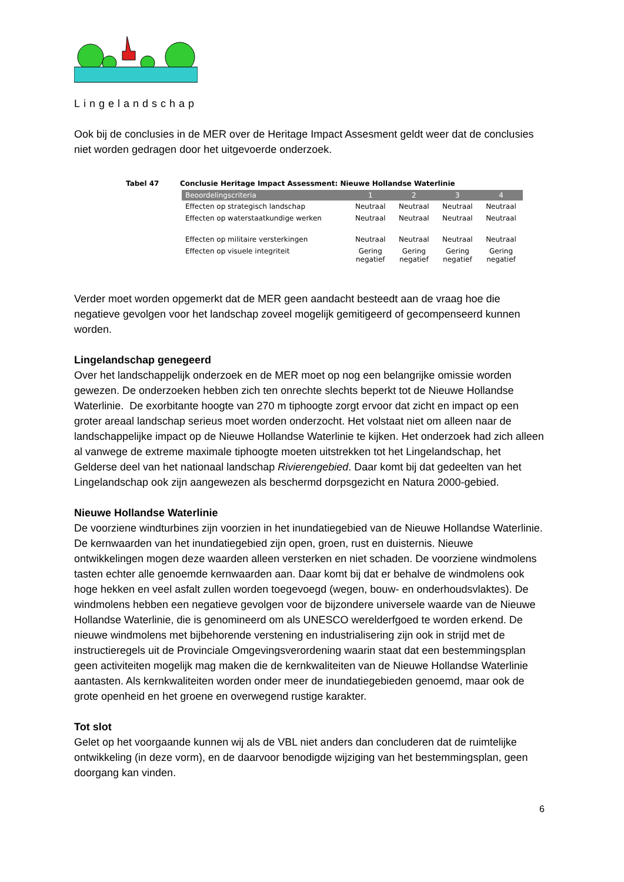Lingelandschap
Ook bij de conclusies in de MER over de Heritage Impact Assesment geldt weer dat de conclusies niet worden gedragen door het uitgevoerde onderzoek.
Tabel 47 Conclusie Heritage Impact Assessment: Nieuwe Hollandse Waterlinie
| Beoordelingscriteria | 1 | 2 | 3 | 4 |
| --- | --- | --- | --- | --- |
| Effecten op strategisch landschap | Neutraal | Neutraal | Neutraal | Neutraal |
| Effecten op waterstaatkundige werken | Neutraal | Neutraal | Neutraal | Neutraal |
| Effecten op militaire versterkingen | Neutraal | Neutraal | Neutraal | Neutraal |
| Effecten op visuele integriteit | Gering negatief | Gering negatief | Gering negatief | Gering negatief |
Verder moet worden opgemerkt dat de MER geen aandacht besteedt aan de vraag hoe die negatieve gevolgen voor het landschap zoveel mogelijk gemitigeerd of gecompenseerd kunnen worden.
Lingelandschap genegeerd
Over het landschappelijk onderzoek en de MER moet op nog een belangrijke omissie worden gewezen. De onderzoeken hebben zich ten onrechte slechts beperkt tot de Nieuwe Hollandse Waterlinie. De exorbitante hoogte van 270 m tiphoogte zorgt ervoor dat zicht en impact op een groter areaal landschap serieus moet worden onderzocht. Het volstaat niet om alleen naar de landschappelijke impact op de Nieuwe Hollandse Waterlinie te kijken. Het onderzoek had zich alleen al vanwege de extreme maximale tiphoogte moeten uitstrekken tot het Lingelandschap, het Gelderse deel van het nationaal landschap Rivierengebied. Daar komt bij dat gedeelten van het Lingelandschap ook zijn aangewezen als beschermd dorpsgezicht en Natura 2000-gebied.
Nieuwe Hollandse Waterlinie
De voorziene windturbines zijn voorzien in het inundatiegebied van de Nieuwe Hollandse Waterlinie. De kernwaarden van het inundatiegebied zijn open, groen, rust en duisternis. Nieuwe ontwikkelingen mogen deze waarden alleen versterken en niet schaden. De voorziene windmolens tasten echter alle genoemde kernwaarden aan. Daar komt bij dat er behalve de windmolens ook hoge hekken en veel asfalt zullen worden toegevoegd (wegen, bouw- en onderhoudsvlaktes). De windmolens hebben een negatieve gevolgen voor de bijzondere universele waarde van de Nieuwe Hollandse Waterlinie, die is genomineerd om als UNESCO werelderfgoed te worden erkend. De nieuwe windmolens met bijbehorende verstening en industrialisering zijn ook in strijd met de instructieregels uit de Provinciale Omgevingsverordening waarin staat dat een bestemmingsplan geen activiteiten mogelijk mag maken die de kernkwaliteiten van de Nieuwe Hollandse Waterlinie aantasten. Als kernkwaliteiten worden onder meer de inundatiegebieden genoemd, maar ook de grote openheid en het groene en overwegend rustige karakter.
Tot slot
Gelet op het voorgaande kunnen wij als de VBL niet anders dan concluderen dat de ruimtelijke ontwikkeling (in deze vorm), en de daarvoor benodigde wijziging van het bestemmingsplan, geen doorgang kan vinden.
6